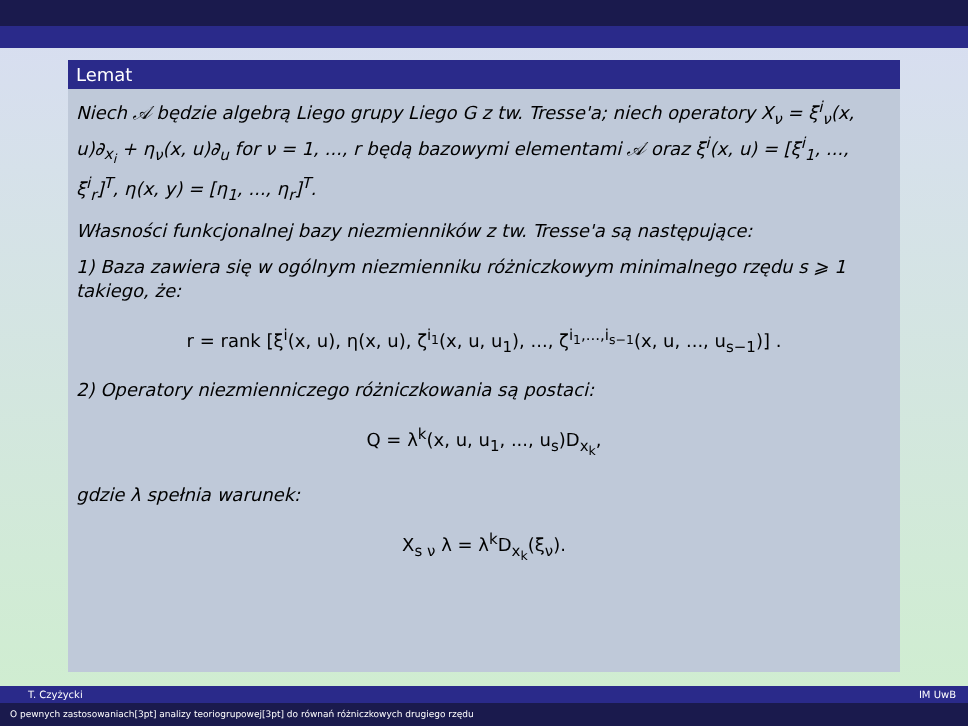Lemat
Niech 𝒜 będzie algebrą Liego grupy Liego G z tw. Tresse'a; niech operatory X<sub>ν</sub> = ξ<sup>i</sup><sub>ν</sub>(x, u)∂<sub>x<sub>i</sub></sub> + η<sub>ν</sub>(x, u)∂<sub>u</sub> for ν = 1, ..., r będą bazowymi elementami 𝒜 oraz ξ<sup>i</sup>(x, u) = [ξ<sup>i</sup><sub>1</sub>, ..., ξ<sup>i</sup><sub>r</sub>]<sup>T</sup>, η(x, y) = [η<sub>1</sub>, ..., η<sub>r</sub>]<sup>T</sup>.
Własności funkcjonalnej bazy niezmienników z tw. Tresse'a są następujące:
1) Baza zawiera się w ogólnym niezmienniku różniczkowym minimalnego rzędu s ⩾ 1 takiego, że:
r = rank [ξ<sup>i</sup>(x, u), η(x, u), ζ<sup>i<sub>1</sub></sup>(x, u, u<sub>1</sub>), ..., ζ<sup>i<sub>1</sub>,...,i<sub>s−1</sub></sup>(x, u, ..., u<sub>s−1</sub>)] .
2) Operatory niezmienniczego różniczkowania są postaci:
Q = λ<sup>k</sup>(x, u, u<sub>1</sub>, ..., u<sub>s</sub>)D<sub>x<sub>k</sub></sub>,
gdzie λ spełnia warunek:
X<sub>s ν</sub> λ = λ<sup>k</sup>D<sub>x<sub>k</sub></sub>(ξ<sub>ν</sub>).
T. Czyżycki IM UwB
O pewnych zastosowaniach[3pt] analizy teoriogrupowej[3pt] do równań różniczkowych drugiego rzędu